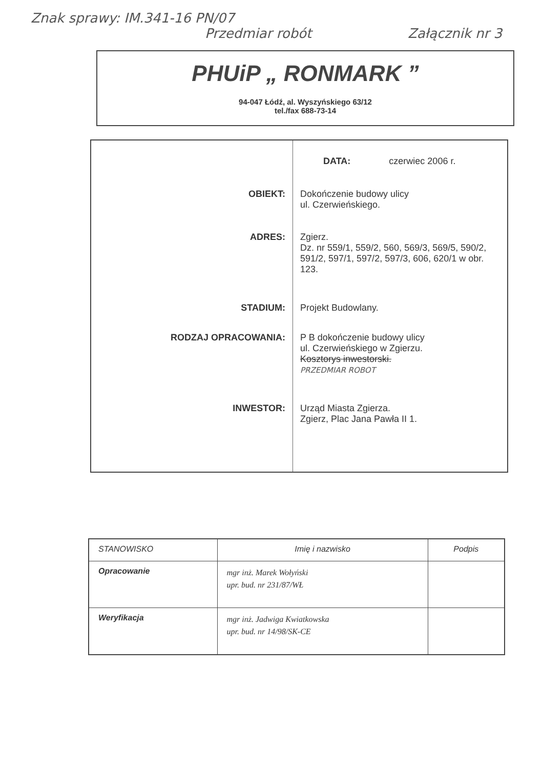Znak sprawy: IM.341-16 PN/07
Przedmiar robót Załącznik nr 3
PHUiP „ RONMARK ”
94-047 Łódź, al. Wyszyńskiego 63/12
tel./fax 688-73-14
| | DATA: czerwiec 2006 r. |
| OBIEKT: | Dokończenie budowy ulicy ul. Czerwieńskiego. |
| ADRES: | Zgierz. Dz. nr 559/1, 559/2, 560, 569/3, 569/5, 590/2, 591/2, 597/1, 597/2, 597/3, 606, 620/1 w obr. 123. |
| STADIUM: | Projekt Budowlany. |
| RODZAJ OPRACOWANIA: | P B dokończenie budowy ulicy ul. Czerwieńskiego w Zgierzu. Kosztorys inwestorski. PRZEDMIAR ROBOT |
| INWESTOR: | Urząd Miasta Zgierza. Zgierz, Plac Jana Pawła II 1. |
| STANOWISKO | Imię i nazwisko | Podpis |
| --- | --- | --- |
| Opracowanie | mgr inż. Marek Wołyński upr. bud. nr 231/87/WŁ | |
| Weryfikacja | mgr inż. Jadwiga Kwiatkowska upr. bud. nr 14/98/SK-CE | |